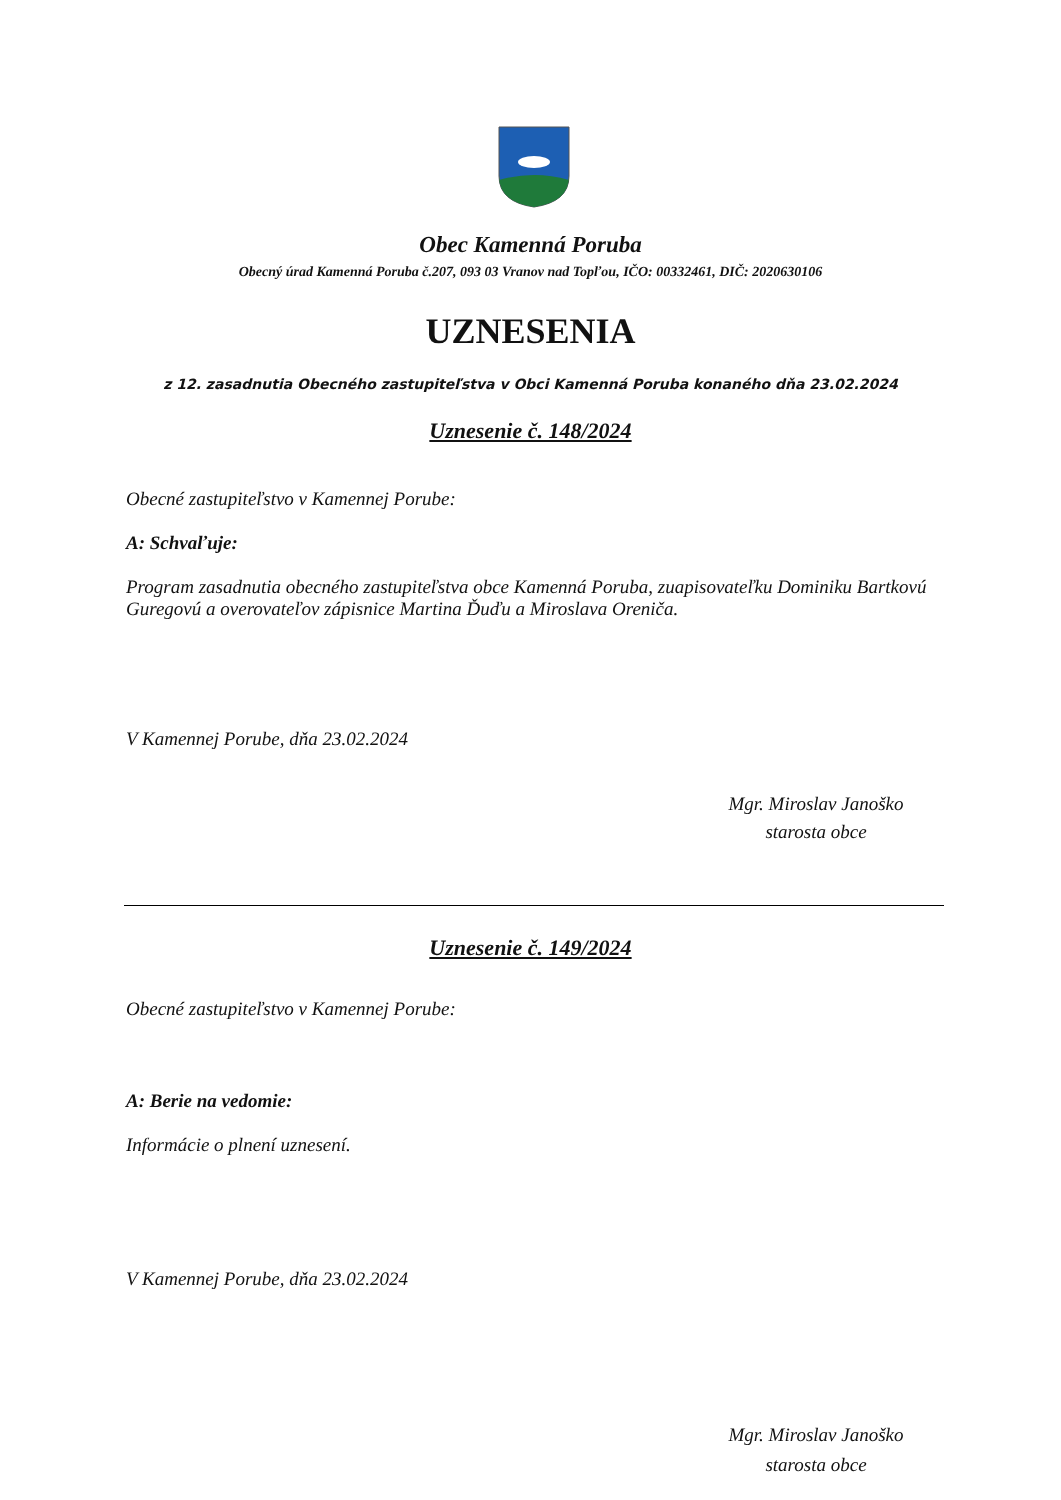Obec Kamenná Poruba
Obecný úrad Kamenná Poruba č.207, 093 03 Vranov nad Topľou, IČO: 00332461, DIČ: 2020630106
UZNESENIA
z 12. zasadnutia Obecného zastupiteľstva v Obci Kamenná Poruba konaného dňa 23.02.2024
Uznesenie č. 148/2024
Obecné zastupiteľstvo v Kamennej Porube:
A: Schvaľuje:
Program zasadnutia obecného zastupiteľstva obce Kamenná Poruba, zuapisovateľku Dominiku Bartkovú Guregovú a overovateľov zápisnice Martina Ďuďu a Miroslava Oreniča.
V Kamennej Porube, dňa 23.02.2024
Mgr. Miroslav Janoško
starosta obce
Uznesenie č. 149/2024
Obecné zastupiteľstvo v Kamennej Porube:
A: Berie na vedomie:
Informácie o plnení uznesení.
V Kamennej Porube, dňa 23.02.2024
Mgr. Miroslav Janoško
starosta obce